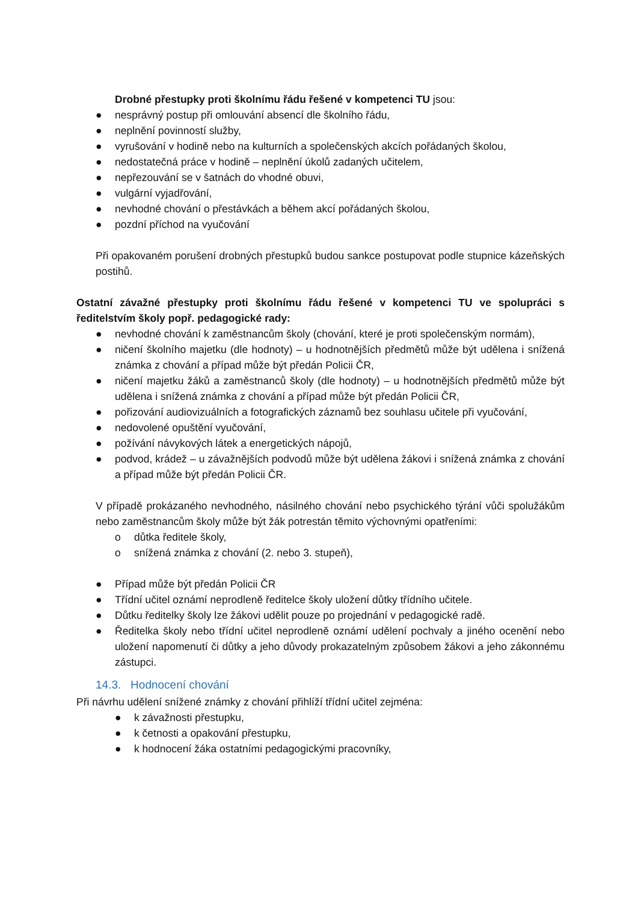Drobné přestupky proti školnímu řádu řešené v kompetenci TU jsou:
● nesprávný postup při omlouvání absencí dle školního řádu,
● neplnění povinností služby,
● vyrušování v hodině nebo na kulturních a společenských akcích pořádaných školou,
● nedostatečná práce v hodině – neplnění úkolů zadaných učitelem,
● nepřezouvání se v šatnách do vhodné obuvi,
● vulgární vyjadřování,
● nevhodné chování o přestávkách a během akcí pořádaných školou,
● pozdní příchod na vyučování
Při opakovaném porušení drobných přestupků budou sankce postupovat podle stupnice kázeňských postihů.
Ostatní závažné přestupky proti školnímu řádu řešené v kompetenci TU ve spolupráci s ředitelstvím školy popř. pedagogické rady:
● nevhodné chování k zaměstnancům školy (chování, které je proti společenským normám),
● ničení školního majetku (dle hodnoty) – u hodnotnějších předmětů může být udělena i snížená známka z chování a případ může být předán Policii ČR,
● ničení majetku žáků a zaměstnanců školy (dle hodnoty) – u hodnotnějších předmětů může být udělena i snížená známka z chování a případ může být předán Policii ČR,
● pořizování audiovizuálních a fotografických záznamů bez souhlasu učitele při vyučování,
● nedovolené opuštění vyučování,
● požívání návykových látek a energetických nápojů,
● podvod, krádež – u závažnějších podvodů může být udělena žákovi i snížená známka z chování a případ může být předán Policii ČR.
V případě prokázaného nevhodného, násilného chování nebo psychického týrání vůči spolužákům nebo zaměstnancům školy může být žák potrestán těmito výchovnými opatřeními:
o důtka ředitele školy,
o snížená známka z chování (2. nebo 3. stupeň),
● Případ může být předán Policii ČR
● Třídní učitel oznámí neprodleně ředitelce školy uložení důtky třídního učitele.
● Důtku ředitelky školy lze žákovi udělit pouze po projednání v pedagogické radě.
● Ředitelka školy nebo třídní učitel neprodleně oznámí udělení pochvaly a jiného ocenění nebo uložení napomenutí či důtky a jeho důvody prokazatelným způsobem žákovi a jeho zákonnému zástupci.
14.3. Hodnocení chování
Při návrhu udělení snížené známky z chování přihlíží třídní učitel zejména:
● k závažnosti přestupku,
● k četnosti a opakování přestupku,
● k hodnocení žáka ostatními pedagogickými pracovníky,